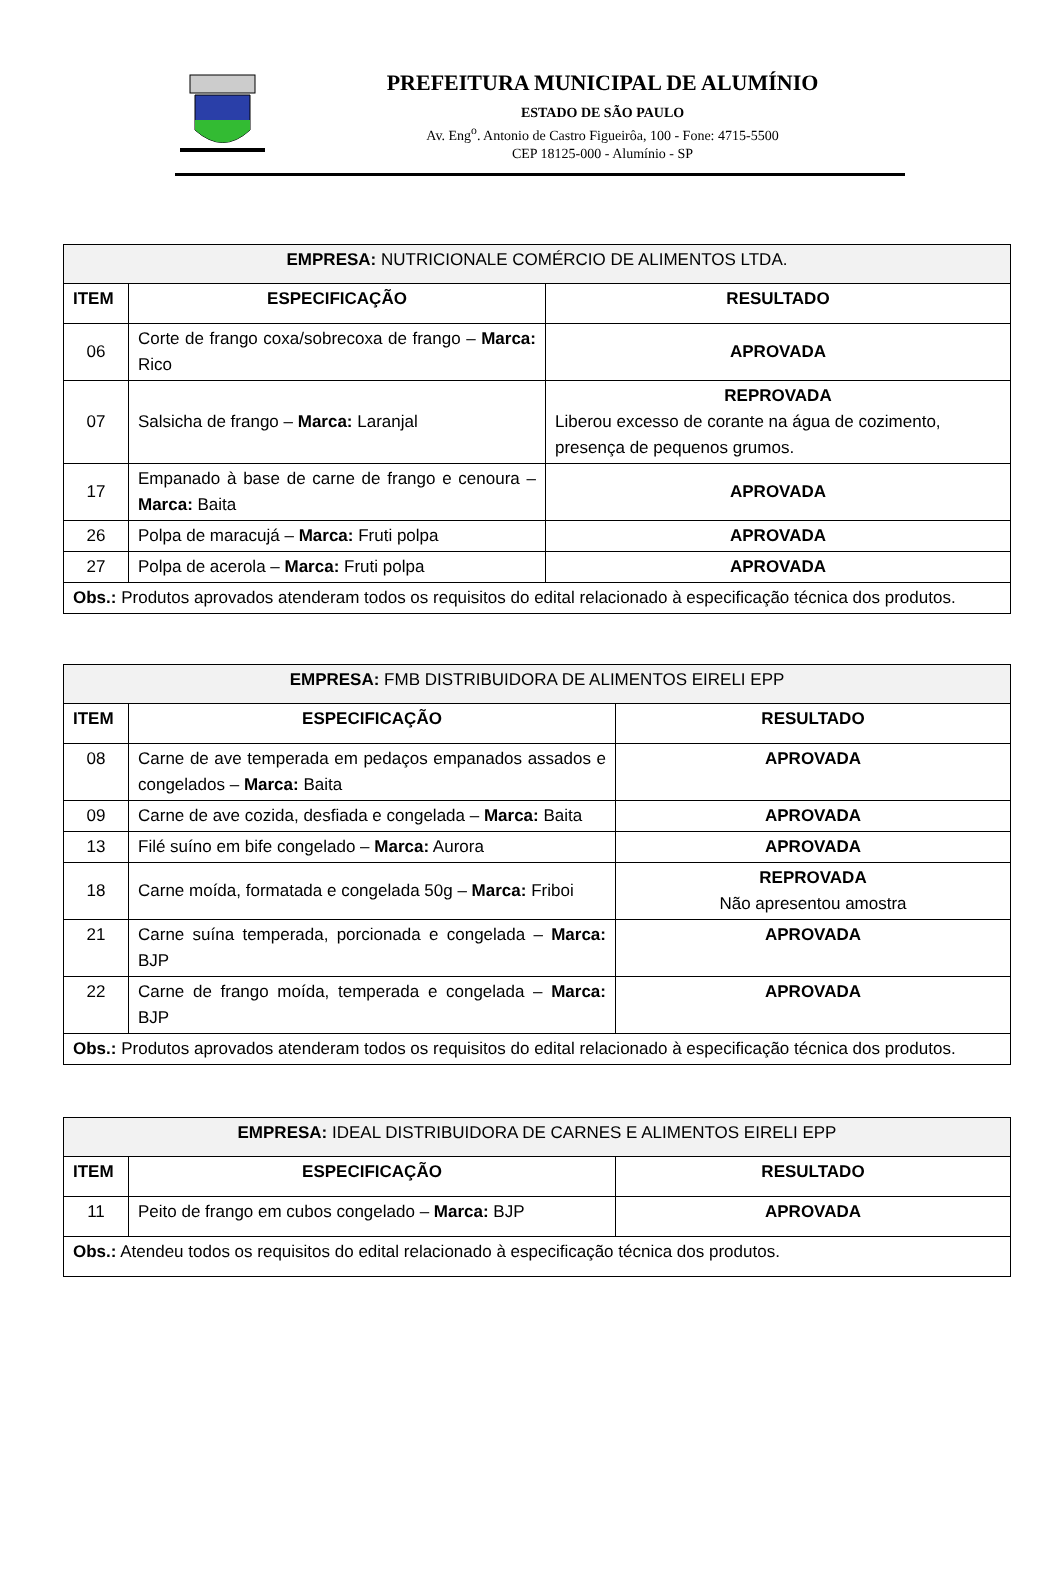PREFEITURA MUNICIPAL DE ALUMÍNIO
ESTADO DE SÃO PAULO
Av. Eng<sup>o</sup>. Antonio de Castro Figueirôa, 100 - Fone: 4715-5500
CEP 18125-000 - Alumínio - SP
| EMPRESA: NUTRICIONALE COMÉRCIO DE ALIMENTOS LTDA. | | |
| ITEM | ESPECIFICAÇÃO | RESULTADO |
| 06 | Corte de frango coxa/sobrecoxa de frango – Marca: Rico | APROVADA |
| 07 | Salsicha de frango – Marca: Laranjal | REPROVADA Liberou excesso de corante na água de cozimento, presença de pequenos grumos. |
| 17 | Empanado à base de carne de frango e cenoura – Marca: Baita | APROVADA |
| 26 | Polpa de maracujá – Marca: Fruti polpa | APROVADA |
| 27 | Polpa de acerola – Marca: Fruti polpa | APROVADA |
| Obs.: Produtos aprovados atenderam todos os requisitos do edital relacionado à especificação técnica dos produtos. | | |
| EMPRESA: FMB DISTRIBUIDORA DE ALIMENTOS EIRELI EPP | | |
| ITEM | ESPECIFICAÇÃO | RESULTADO |
| 08 | Carne de ave temperada em pedaços empanados assados e congelados – Marca: Baita | APROVADA |
| 09 | Carne de ave cozida, desfiada e congelada – Marca: Baita | APROVADA |
| 13 | Filé suíno em bife congelado – Marca: Aurora | APROVADA |
| 18 | Carne moída, formatada e congelada 50g – Marca: Friboi | REPROVADA Não apresentou amostra |
| 21 | Carne suína temperada, porcionada e congelada – Marca: BJP | APROVADA |
| 22 | Carne de frango moída, temperada e congelada – Marca: BJP | APROVADA |
| Obs.: Produtos aprovados atenderam todos os requisitos do edital relacionado à especificação técnica dos produtos. | | |
| EMPRESA: IDEAL DISTRIBUIDORA DE CARNES E ALIMENTOS EIRELI EPP | | |
| ITEM | ESPECIFICAÇÃO | RESULTADO |
| 11 | Peito de frango em cubos congelado – Marca: BJP | APROVADA |
| Obs.: Atendeu todos os requisitos do edital relacionado à especificação técnica dos produtos. | | |